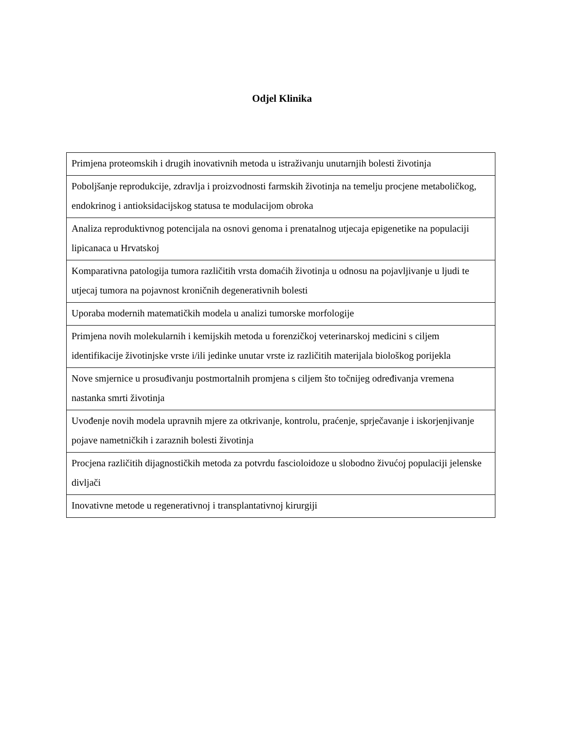Odjel Klinika
| Primjena proteomskih i drugih inovativnih metoda u istraživanju unutarnjih bolesti životinja |
| Poboljšanje reprodukcije, zdravlja i proizvodnosti farmskih životinja na temelju procjene metaboličkog, endokrinog i antioksidacijskog statusa te modulacijom obroka |
| Analiza reproduktivnog potencijala na osnovi genoma i prenatalnog utjecaja epigenetike na populaciji lipicanaca u Hrvatskoj |
| Komparativna patologija tumora različitih vrsta domaćih životinja u odnosu na pojavljivanje u ljudi te utjecaj tumora na pojavnost kroničnih degenerativnih bolesti |
| Uporaba modernih matematičkih modela u analizi tumorske morfologije |
| Primjena novih molekularnih i kemijskih metoda u forenzičkoj veterinarskoj medicini s ciljem identifikacije životinjske vrste i/ili jedinke unutar vrste iz različitih materijala biološkog porijekla |
| Nove smjernice u prosuđivanju postmortalnih promjena s ciljem što točnijeg određivanja vremena nastanka smrti životinja |
| Uvođenje novih modela upravnih mjere za otkrivanje, kontrolu, praćenje, sprječavanje i iskorjenjivanje pojave nametničkih i zaraznih bolesti životinja |
| Procjena različitih dijagnostičkih metoda za potvrdu fascioloidoze u slobodno živućoj populaciji jelenske divljači |
| Inovativne metode u regenerativnoj i transplantativnoj kirurgiji |